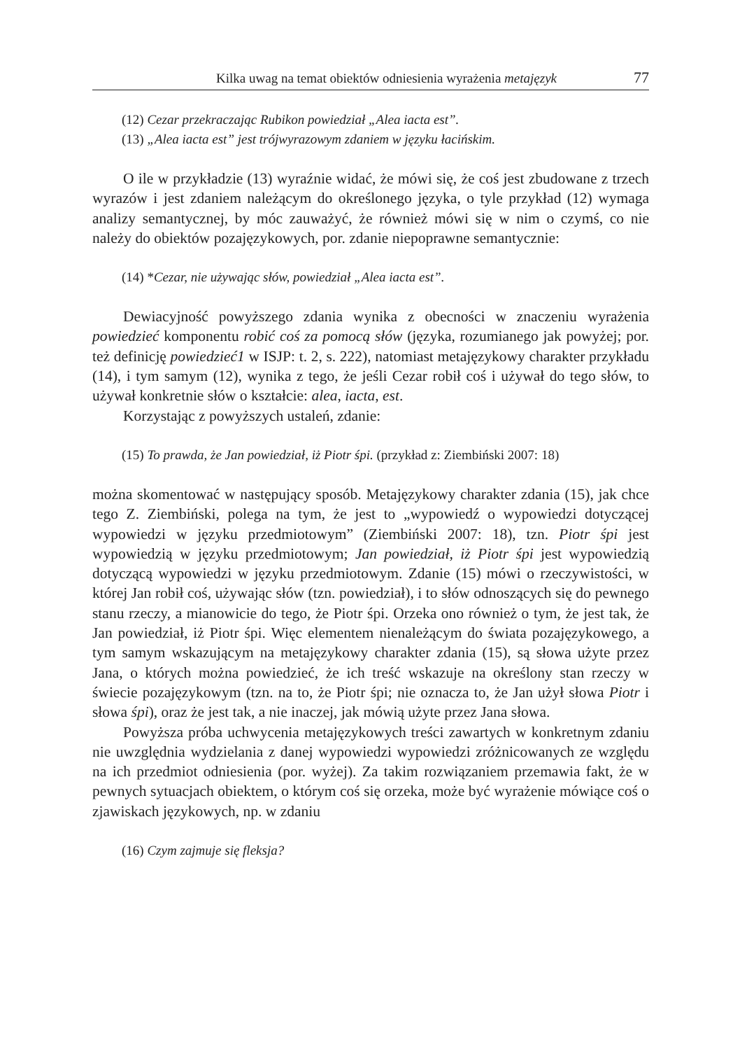Kilka uwag na temat obiektów odniesienia wyrażenia metajęzyk 77
(12) Cezar przekraczając Rubikon powiedział „Alea iacta est”.
(13) „Alea iacta est” jest trójwyrazowym zdaniem w języku łacińskim.
O ile w przykładzie (13) wyraźnie widać, że mówi się, że coś jest zbudowane z trzech wyrazów i jest zdaniem należącym do określonego języka, o tyle przykład (12) wymaga analizy semantycznej, by móc zauważyć, że również mówi się w nim o czymś, co nie należy do obiektów pozajęzykowych, por. zdanie niepoprawne semantycznie:
(14) *Cezar, nie używając słów, powiedział „Alea iacta est”.
Dewiacyjność powyższego zdania wynika z obecności w znaczeniu wyrażenia powiedzieć komponentu robić coś za pomocą słów (języka, rozumianego jak powyżej; por. też definicję powiedzieć1 w ISJP: t. 2, s. 222), natomiast metajęzykowy charakter przykładu (14), i tym samym (12), wynika z tego, że jeśli Cezar robił coś i używał do tego słów, to używał konkretnie słów o kształcie: alea, iacta, est.
Korzystając z powyższych ustaleń, zdanie:
(15) To prawda, że Jan powiedział, iż Piotr śpi. (przykład z: Ziembiński 2007: 18)
można skomentować w następujący sposób. Metajęzykowy charakter zdania (15), jak chce tego Z. Ziembiński, polega na tym, że jest to „wypowiedź o wypowiedzi dotyczącej wypowiedzi w języku przedmiotowym” (Ziembiński 2007: 18), tzn. Piotr śpi jest wypowiedzią w języku przedmiotowym; Jan powiedział, iż Piotr śpi jest wypowiedzią dotyczącą wypowiedzi w języku przedmiotowym. Zdanie (15) mówi o rzeczywistości, w której Jan robił coś, używając słów (tzn. powiedział), i to słów odnoszących się do pewnego stanu rzeczy, a mianowicie do tego, że Piotr śpi. Orzeka ono również o tym, że jest tak, że Jan powiedział, iż Piotr śpi. Więc elementem nienależącym do świata pozajęzykowego, a tym samym wskazującym na metajęzykowy charakter zdania (15), są słowa użyte przez Jana, o których można powiedzieć, że ich treść wskazuje na określony stan rzeczy w świecie pozajęzykowym (tzn. na to, że Piotr śpi; nie oznacza to, że Jan użył słowa Piotr i słowa śpi), oraz że jest tak, a nie inaczej, jak mówią użyte przez Jana słowa.
Powyższa próba uchwycenia metajęzykowych treści zawartych w konkretnym zdaniu nie uwzględnia wydzielania z danej wypowiedzi wypowiedzi zróżnicowanych ze względu na ich przedmiot odniesienia (por. wyżej). Za takim rozwiązaniem przemawia fakt, że w pewnych sytuacjach obiektem, o którym coś się orzeka, może być wyrażenie mówiące coś o zjawiskach językowych, np. w zdaniu
(16) Czym zajmuje się fleksja?